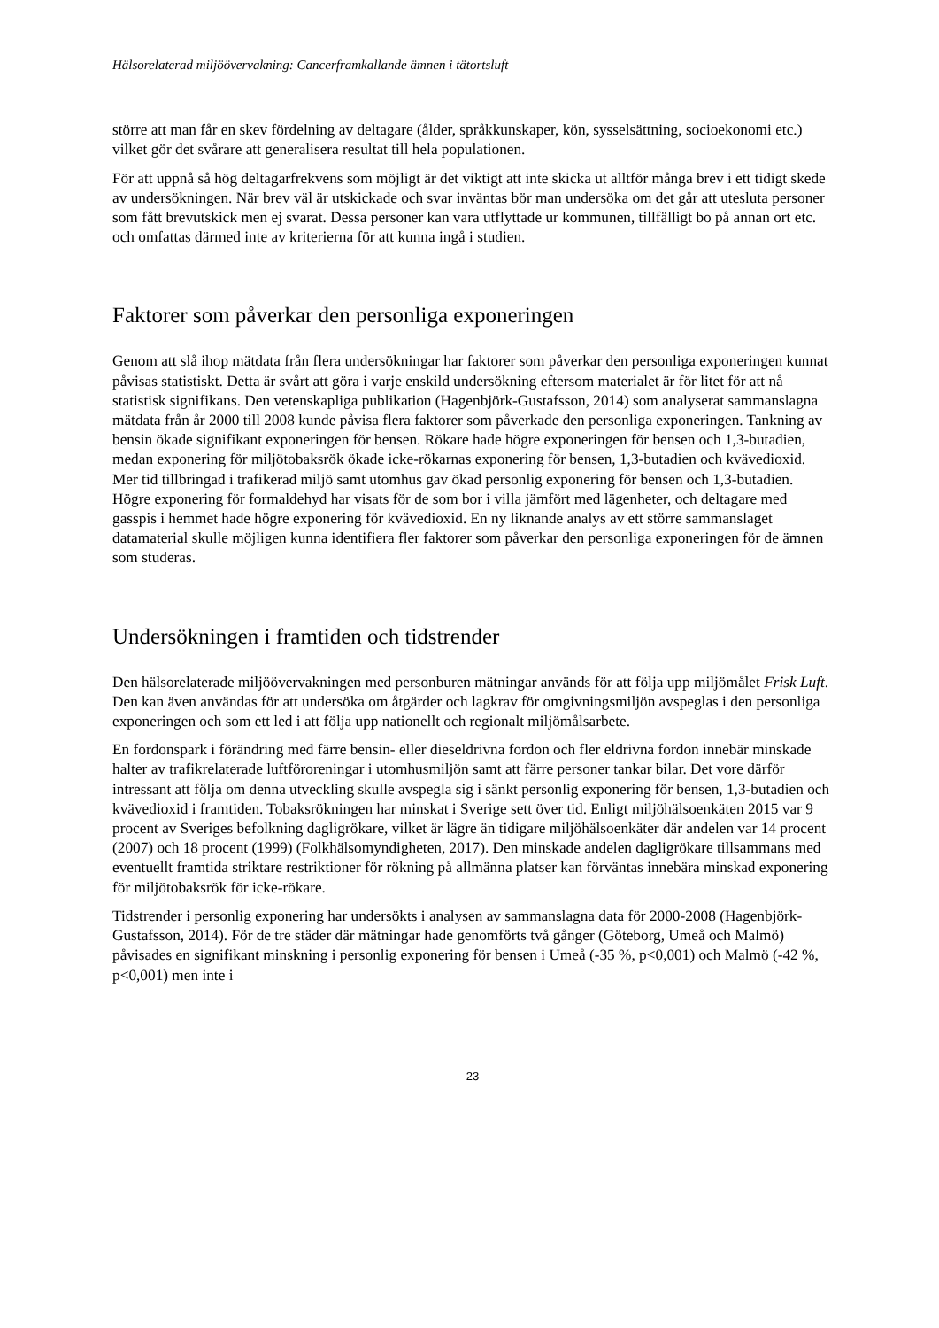Hälsorelaterad miljöövervakning: Cancerframkallande ämnen i tätortsluft
större att man får en skev fördelning av deltagare (ålder, språkkunskaper, kön, sysselsättning, socioekonomi etc.) vilket gör det svårare att generalisera resultat till hela populationen.
För att uppnå så hög deltagarfrekvens som möjligt är det viktigt att inte skicka ut alltför många brev i ett tidigt skede av undersökningen. När brev väl är utskickade och svar inväntas bör man undersöka om det går att utesluta personer som fått brevutskick men ej svarat. Dessa personer kan vara utflyttade ur kommunen, tillfälligt bo på annan ort etc. och omfattas därmed inte av kriterierna för att kunna ingå i studien.
Faktorer som påverkar den personliga exponeringen
Genom att slå ihop mätdata från flera undersökningar har faktorer som påverkar den personliga exponeringen kunnat påvisas statistiskt. Detta är svårt att göra i varje enskild undersökning eftersom materialet är för litet för att nå statistisk signifikans. Den vetenskapliga publikation (Hagenbjörk-Gustafsson, 2014) som analyserat sammanslagna mätdata från år 2000 till 2008 kunde påvisa flera faktorer som påverkade den personliga exponeringen. Tankning av bensin ökade signifikant exponeringen för bensen. Rökare hade högre exponeringen för bensen och 1,3-butadien, medan exponering för miljötobaksrök ökade icke-rökarnas exponering för bensen, 1,3-butadien och kvävedioxid. Mer tid tillbringad i trafikerad miljö samt utomhus gav ökad personlig exponering för bensen och 1,3-butadien. Högre exponering för formaldehyd har visats för de som bor i villa jämfört med lägenheter, och deltagare med gasspis i hemmet hade högre exponering för kvävedioxid. En ny liknande analys av ett större sammanslaget datamaterial skulle möjligen kunna identifiera fler faktorer som påverkar den personliga exponeringen för de ämnen som studeras.
Undersökningen i framtiden och tidstrender
Den hälsorelaterade miljöövervakningen med personburen mätningar används för att följa upp miljömålet Frisk Luft. Den kan även användas för att undersöka om åtgärder och lagkrav för omgivningsmiljön avspeglas i den personliga exponeringen och som ett led i att följa upp nationellt och regionalt miljömålsarbete.
En fordonspark i förändring med färre bensin- eller dieseldrivna fordon och fler eldrivna fordon innebär minskade halter av trafikrelaterade luftföroreningar i utomhusmiljön samt att färre personer tankar bilar. Det vore därför intressant att följa om denna utveckling skulle avspegla sig i sänkt personlig exponering för bensen, 1,3-butadien och kvävedioxid i framtiden. Tobaksrökningen har minskat i Sverige sett över tid. Enligt miljöhälsoenkäten 2015 var 9 procent av Sveriges befolkning dagligrökare, vilket är lägre än tidigare miljöhälsoenkäter där andelen var 14 procent (2007) och 18 procent (1999) (Folkhälsomyndigheten, 2017). Den minskade andelen dagligrökare tillsammans med eventuellt framtida striktare restriktioner för rökning på allmänna platser kan förväntas innebära minskad exponering för miljötobaksrök för icke-rökare.
Tidstrender i personlig exponering har undersökts i analysen av sammanslagna data för 2000-2008 (Hagenbjörk- Gustafsson, 2014). För de tre städer där mätningar hade genomförts två gånger (Göteborg, Umeå och Malmö) påvisades en signifikant minskning i personlig exponering för bensen i Umeå (-35 %, p<0,001) och Malmö (-42 %, p<0,001) men inte i
23